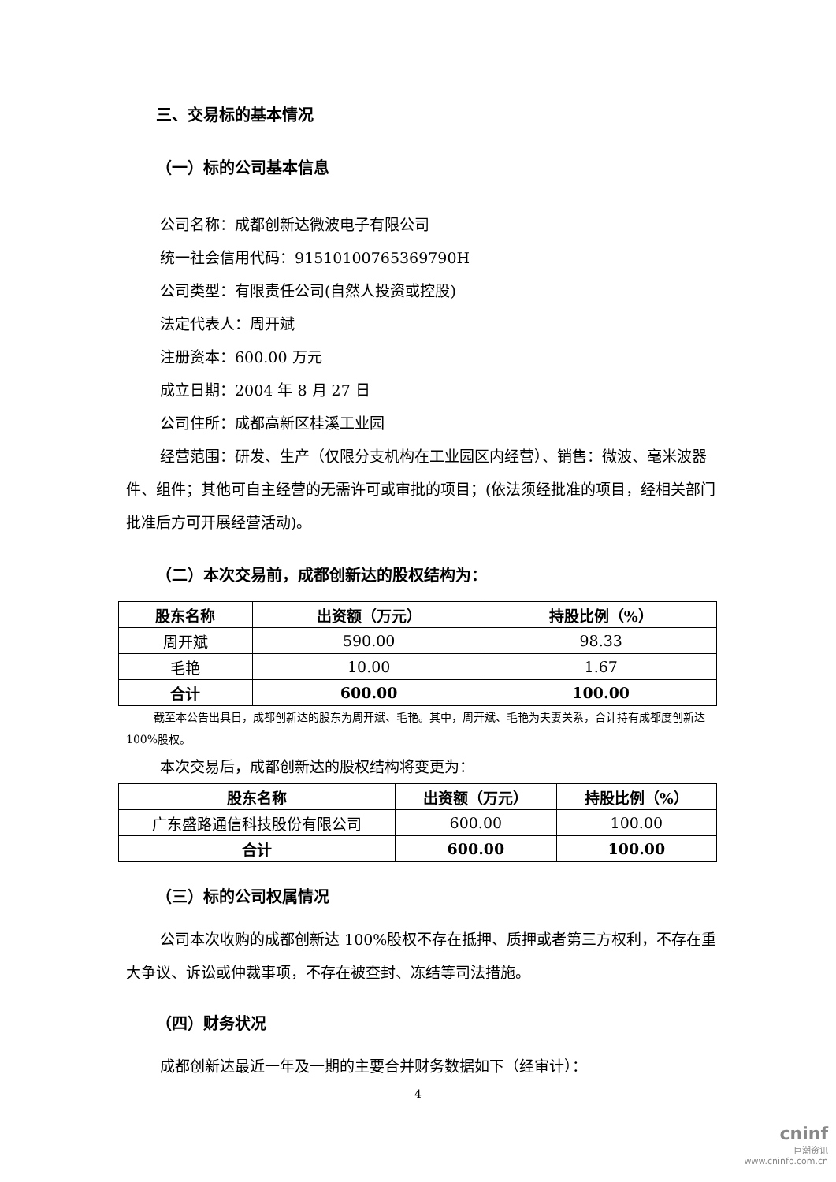三、交易标的基本情况
（一）标的公司基本信息
公司名称：成都创新达微波电子有限公司
统一社会信用代码：91510100765369790H
公司类型：有限责任公司(自然人投资或控股)
法定代表人：周开斌
注册资本：600.00 万元
成立日期：2004 年 8 月 27 日
公司住所：成都高新区桂溪工业园
经营范围：研发、生产（仅限分支机构在工业园区内经营）、销售：微波、毫米波器件、组件；其他可自主经营的无需许可或审批的项目；(依法须经批准的项目，经相关部门批准后方可开展经营活动)。
（二）本次交易前，成都创新达的股权结构为：
| 股东名称 | 出资额（万元） | 持股比例（%） |
| --- | --- | --- |
| 周开斌 | 590.00 | 98.33 |
| 毛艳 | 10.00 | 1.67 |
| 合计 | 600.00 | 100.00 |
截至本公告出具日，成都创新达的股东为周开斌、毛艳。其中，周开斌、毛艳为夫妻关系，合计持有成都度创新达 100%股权。
本次交易后，成都创新达的股权结构将变更为：
| 股东名称 | 出资额（万元） | 持股比例（%） |
| --- | --- | --- |
| 广东盛路通信科技股份有限公司 | 600.00 | 100.00 |
| 合计 | 600.00 | 100.00 |
（三）标的公司权属情况
公司本次收购的成都创新达 100%股权不存在抵押、质押或者第三方权利，不存在重大争议、诉讼或仲裁事项，不存在被查封、冻结等司法措施。
（四）财务状况
成都创新达最近一年及一期的主要合并财务数据如下（经审计）：
4
cninf
巨潮资讯
www.cninfo.com.cn